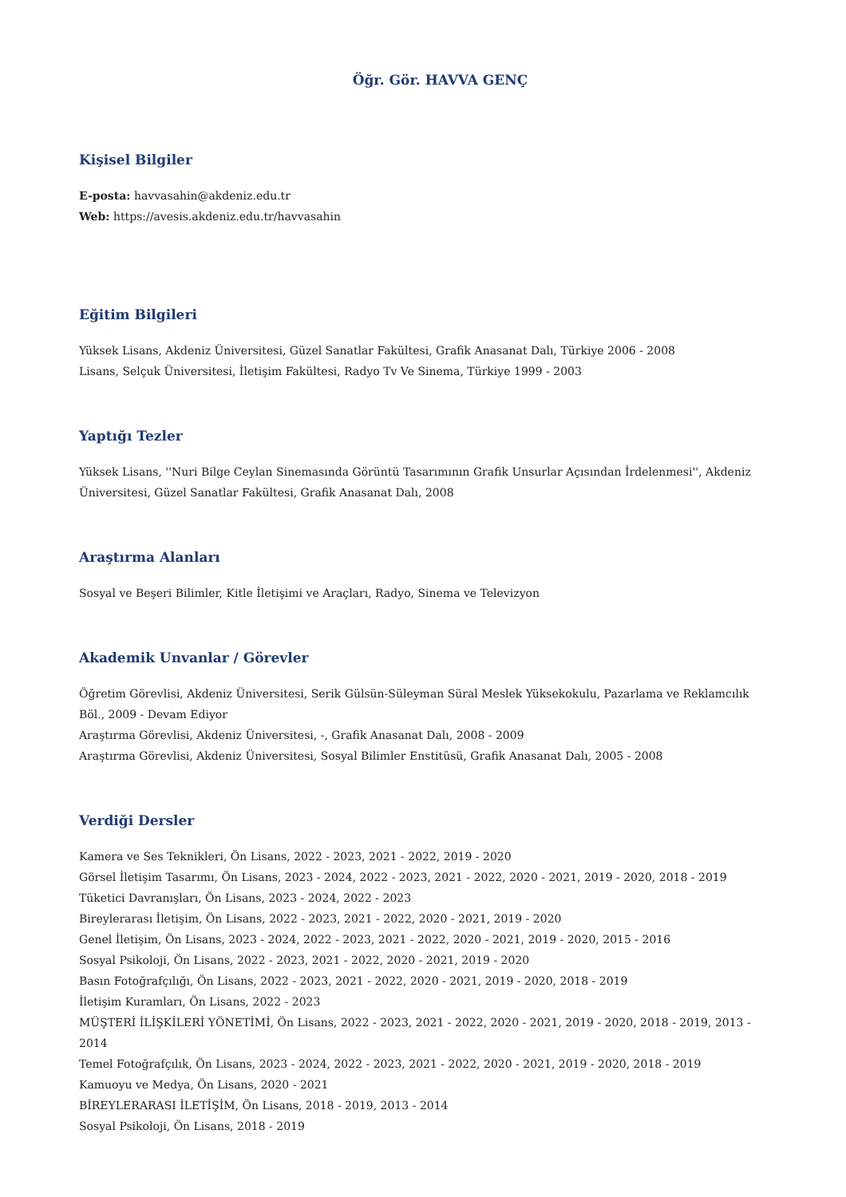Öğr. Gör. HAVVA GENÇ
Kişisel Bilgiler
E-posta: havvasahin@akdeniz.edu.tr
Web: https://avesis.akdeniz.edu.tr/havvasahin
Eğitim Bilgileri
Yüksek Lisans, Akdeniz Üniversitesi, Güzel Sanatlar Fakültesi, Grafik Anasanat Dalı, Türkiye 2006 - 2008
Lisans, Selçuk Üniversitesi, İletişim Fakültesi, Radyo Tv Ve Sinema, Türkiye 1999 - 2003
Yaptığı Tezler
Yüksek Lisans, ''Nuri Bilge Ceylan Sinemasında Görüntü Tasarımının Grafik Unsurlar Açısından İrdelenmesi'', Akdeniz Üniversitesi, Güzel Sanatlar Fakültesi, Grafik Anasanat Dalı, 2008
Araştırma Alanları
Sosyal ve Beşeri Bilimler, Kitle İletişimi ve Araçları, Radyo, Sinema ve Televizyon
Akademik Unvanlar / Görevler
Öğretim Görevlisi, Akdeniz Üniversitesi, Serik Gülsün-Süleyman Süral Meslek Yüksekokulu, Pazarlama ve Reklamcılık Böl., 2009 - Devam Ediyor
Araştırma Görevlisi, Akdeniz Üniversitesi, -, Grafik Anasanat Dalı, 2008 - 2009
Araştırma Görevlisi, Akdeniz Üniversitesi, Sosyal Bilimler Enstitüsü, Grafik Anasanat Dalı, 2005 - 2008
Verdiği Dersler
Kamera ve Ses Teknikleri, Ön Lisans, 2022 - 2023, 2021 - 2022, 2019 - 2020
Görsel İletişim Tasarımı, Ön Lisans, 2023 - 2024, 2022 - 2023, 2021 - 2022, 2020 - 2021, 2019 - 2020, 2018 - 2019
Tüketici Davranışları, Ön Lisans, 2023 - 2024, 2022 - 2023
Bireylerarası İletişim, Ön Lisans, 2022 - 2023, 2021 - 2022, 2020 - 2021, 2019 - 2020
Genel İletişim, Ön Lisans, 2023 - 2024, 2022 - 2023, 2021 - 2022, 2020 - 2021, 2019 - 2020, 2015 - 2016
Sosyal Psikoloji, Ön Lisans, 2022 - 2023, 2021 - 2022, 2020 - 2021, 2019 - 2020
Basın Fotoğrafçılığı, Ön Lisans, 2022 - 2023, 2021 - 2022, 2020 - 2021, 2019 - 2020, 2018 - 2019
İletişim Kuramları, Ön Lisans, 2022 - 2023
MÜŞTERİ İLİŞKİLERİ YÖNETİMİ, Ön Lisans, 2022 - 2023, 2021 - 2022, 2020 - 2021, 2019 - 2020, 2018 - 2019, 2013 - 2014
Temel Fotoğrafçılık, Ön Lisans, 2023 - 2024, 2022 - 2023, 2021 - 2022, 2020 - 2021, 2019 - 2020, 2018 - 2019
Kamuoyu ve Medya, Ön Lisans, 2020 - 2021
BİREYLERARASI İLETİŞİM, Ön Lisans, 2018 - 2019, 2013 - 2014
Sosyal Psikoloji, Ön Lisans, 2018 - 2019